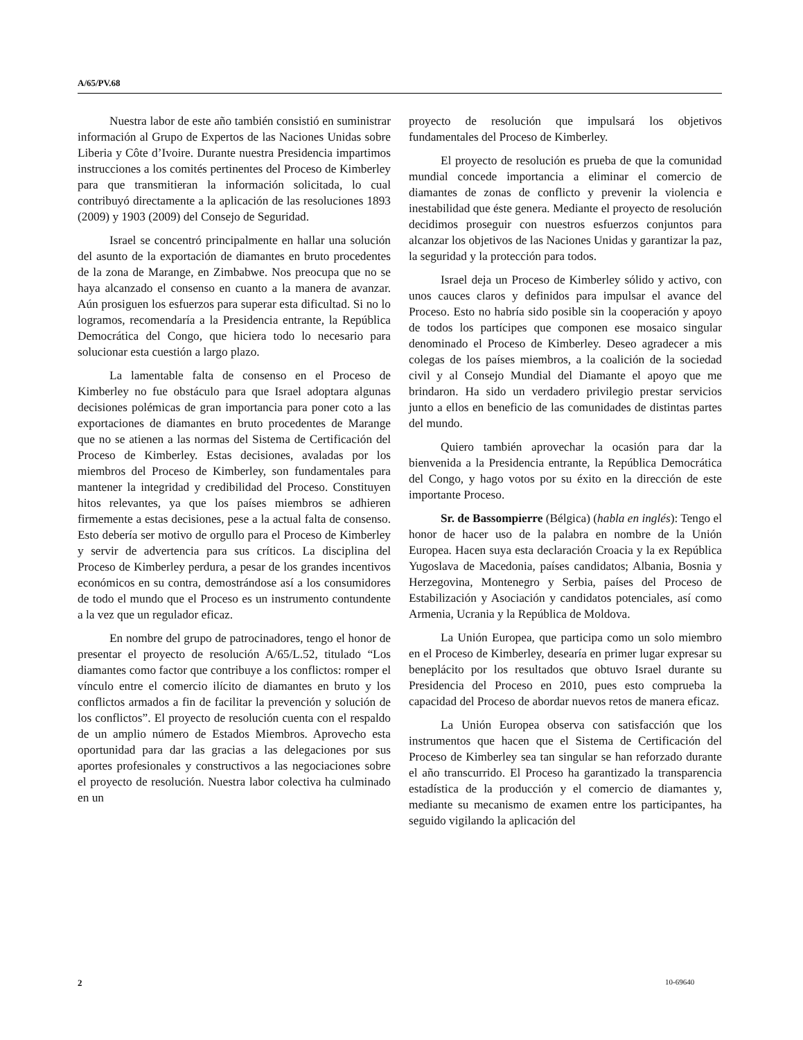A/65/PV.68
Nuestra labor de este año también consistió en suministrar información al Grupo de Expertos de las Naciones Unidas sobre Liberia y Côte d’Ivoire. Durante nuestra Presidencia impartimos instrucciones a los comités pertinentes del Proceso de Kimberley para que transmitieran la información solicitada, lo cual contribuyó directamente a la aplicación de las resoluciones 1893 (2009) y 1903 (2009) del Consejo de Seguridad.
Israel se concentró principalmente en hallar una solución del asunto de la exportación de diamantes en bruto procedentes de la zona de Marange, en Zimbabwe. Nos preocupa que no se haya alcanzado el consenso en cuanto a la manera de avanzar. Aún prosiguen los esfuerzos para superar esta dificultad. Si no lo logramos, recomendaría a la Presidencia entrante, la República Democrática del Congo, que hiciera todo lo necesario para solucionar esta cuestión a largo plazo.
La lamentable falta de consenso en el Proceso de Kimberley no fue obstáculo para que Israel adoptara algunas decisiones polémicas de gran importancia para poner coto a las exportaciones de diamantes en bruto procedentes de Marange que no se atienen a las normas del Sistema de Certificación del Proceso de Kimberley. Estas decisiones, avaladas por los miembros del Proceso de Kimberley, son fundamentales para mantener la integridad y credibilidad del Proceso. Constituyen hitos relevantes, ya que los países miembros se adhieren firmemente a estas decisiones, pese a la actual falta de consenso. Esto debería ser motivo de orgullo para el Proceso de Kimberley y servir de advertencia para sus críticos. La disciplina del Proceso de Kimberley perdura, a pesar de los grandes incentivos económicos en su contra, demostrándose así a los consumidores de todo el mundo que el Proceso es un instrumento contundente a la vez que un regulador eficaz.
En nombre del grupo de patrocinadores, tengo el honor de presentar el proyecto de resolución A/65/L.52, titulado “Los diamantes como factor que contribuye a los conflictos: romper el vínculo entre el comercio ilícito de diamantes en bruto y los conflictos armados a fin de facilitar la prevención y solución de los conflictos”. El proyecto de resolución cuenta con el respaldo de un amplio número de Estados Miembros. Aprovecho esta oportunidad para dar las gracias a las delegaciones por sus aportes profesionales y constructivos a las negociaciones sobre el proyecto de resolución. Nuestra labor colectiva ha culminado en un
proyecto de resolución que impulsará los objetivos fundamentales del Proceso de Kimberley.
El proyecto de resolución es prueba de que la comunidad mundial concede importancia a eliminar el comercio de diamantes de zonas de conflicto y prevenir la violencia e inestabilidad que éste genera. Mediante el proyecto de resolución decidimos proseguir con nuestros esfuerzos conjuntos para alcanzar los objetivos de las Naciones Unidas y garantizar la paz, la seguridad y la protección para todos.
Israel deja un Proceso de Kimberley sólido y activo, con unos cauces claros y definidos para impulsar el avance del Proceso. Esto no habría sido posible sin la cooperación y apoyo de todos los partícipes que componen ese mosaico singular denominado el Proceso de Kimberley. Deseo agradecer a mis colegas de los países miembros, a la coalición de la sociedad civil y al Consejo Mundial del Diamante el apoyo que me brindaron. Ha sido un verdadero privilegio prestar servicios junto a ellos en beneficio de las comunidades de distintas partes del mundo.
Quiero también aprovechar la ocasión para dar la bienvenida a la Presidencia entrante, la República Democrática del Congo, y hago votos por su éxito en la dirección de este importante Proceso.
Sr. de Bassompierre (Bélgica) (habla en inglés): Tengo el honor de hacer uso de la palabra en nombre de la Unión Europea. Hacen suya esta declaración Croacia y la ex República Yugoslava de Macedonia, países candidatos; Albania, Bosnia y Herzegovina, Montenegro y Serbia, países del Proceso de Estabilización y Asociación y candidatos potenciales, así como Armenia, Ucrania y la República de Moldova.
La Unión Europea, que participa como un solo miembro en el Proceso de Kimberley, desearía en primer lugar expresar su beneplácito por los resultados que obtuvo Israel durante su Presidencia del Proceso en 2010, pues esto comprueba la capacidad del Proceso de abordar nuevos retos de manera eficaz.
La Unión Europea observa con satisfacción que los instrumentos que hacen que el Sistema de Certificación del Proceso de Kimberley sea tan singular se han reforzado durante el año transcurrido. El Proceso ha garantizado la transparencia estadística de la producción y el comercio de diamantes y, mediante su mecanismo de examen entre los participantes, ha seguido vigilando la aplicación del
2 10-69640